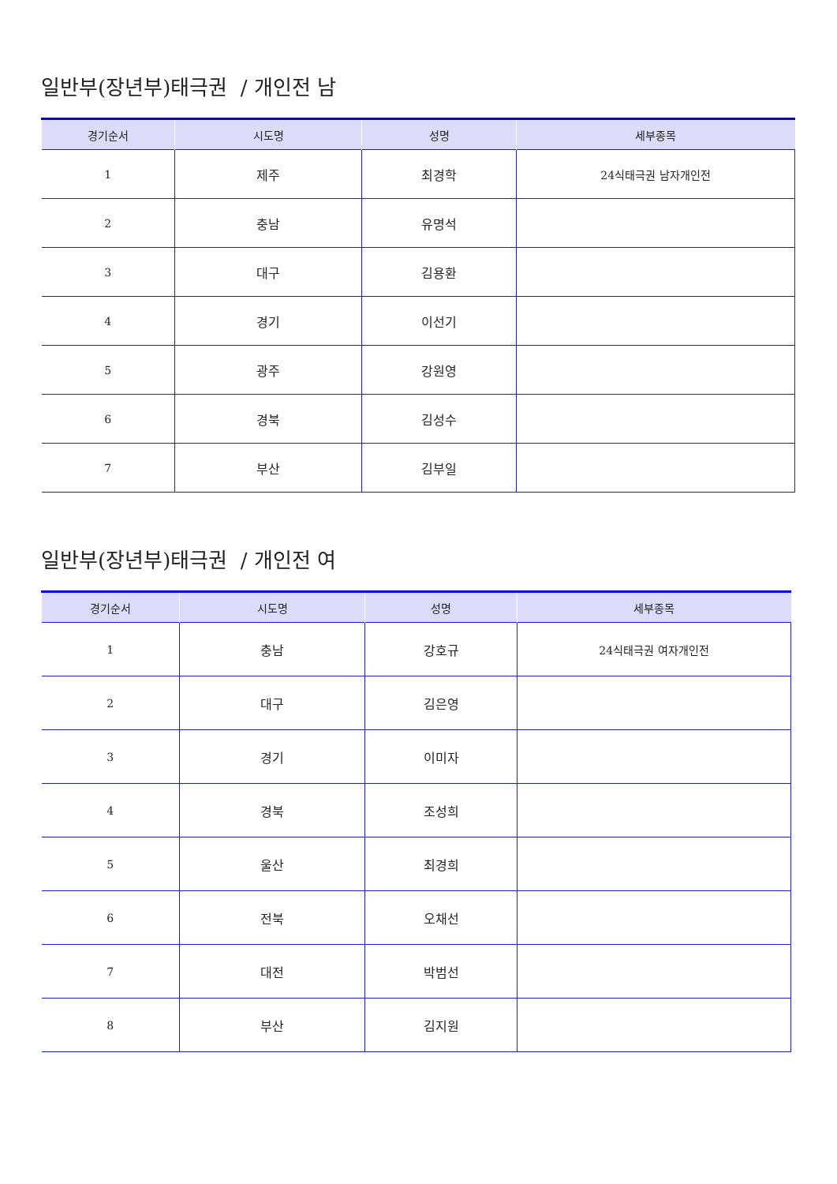일반부(장년부)태극권 / 개인전 남
| 경기순서 | 시도명 | 성명 | 세부종목 |
| --- | --- | --- | --- |
| 1 | 제주 | 최경학 | 24식태극권 남자개인전 |
| 2 | 충남 | 유명석 | |
| 3 | 대구 | 김용환 | |
| 4 | 경기 | 이선기 | |
| 5 | 광주 | 강원영 | |
| 6 | 경북 | 김성수 | |
| 7 | 부산 | 김부일 | |
일반부(장년부)태극권 / 개인전 여
| 경기순서 | 시도명 | 성명 | 세부종목 |
| --- | --- | --- | --- |
| 1 | 충남 | 강호규 | 24식태극권 여자개인전 |
| 2 | 대구 | 김은영 | |
| 3 | 경기 | 이미자 | |
| 4 | 경북 | 조성희 | |
| 5 | 울산 | 최경희 | |
| 6 | 전북 | 오채선 | |
| 7 | 대전 | 박범선 | |
| 8 | 부산 | 김지원 | |